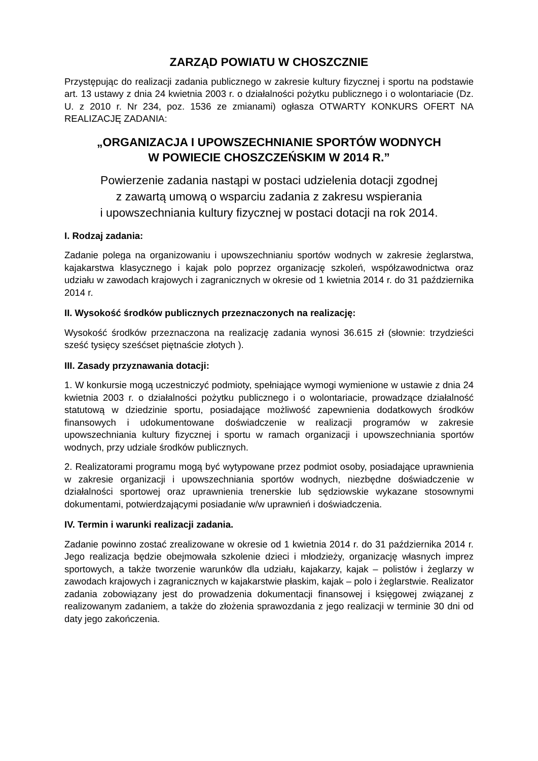ZARZĄD POWIATU W CHOSZCZNIE
Przystępując do realizacji zadania publicznego w zakresie kultury fizycznej i sportu na podstawie art. 13 ustawy z dnia 24 kwietnia 2003 r. o działalności pożytku publicznego i o wolontariacie (Dz. U. z 2010 r. Nr 234, poz. 1536 ze zmianami) ogłasza OTWARTY KONKURS OFERT NA REALIZACJĘ ZADANIA:
„ORGANIZACJA I UPOWSZECHNIANIE SPORTÓW WODNYCH
W POWIECIE CHOSZCZEŃSKIM W 2014 R.”
Powierzenie zadania nastąpi w postaci udzielenia dotacji zgodnej
z zawartą umową o wsparciu zadania z zakresu wspierania
i upowszechniania kultury fizycznej w postaci dotacji na rok 2014.
I. Rodzaj zadania:
Zadanie polega na organizowaniu i upowszechnianiu sportów wodnych w zakresie żeglarstwa, kajakarstwa klasycznego i kajak polo poprzez organizację szkoleń, współzawodnictwa oraz udziału w zawodach krajowych i zagranicznych w okresie od 1 kwietnia 2014 r. do 31 października 2014 r.
II. Wysokość środków publicznych przeznaczonych na realizację:
Wysokość środków przeznaczona na realizację zadania wynosi 36.615 zł (słownie: trzydzieści sześć tysięcy sześćset piętnaście złotych ).
III. Zasady przyznawania dotacji:
1. W konkursie mogą uczestniczyć podmioty, spełniające wymogi wymienione w ustawie z dnia 24 kwietnia 2003 r. o działalności pożytku publicznego i o wolontariacie, prowadzące działalność statutową w dziedzinie sportu, posiadające możliwość zapewnienia dodatkowych środków finansowych i udokumentowane doświadczenie w realizacji programów w zakresie upowszechniania kultury fizycznej i sportu w ramach organizacji i upowszechniania sportów wodnych, przy udziale środków publicznych.
2. Realizatorami programu mogą być wytypowane przez podmiot osoby, posiadające uprawnienia w zakresie organizacji i upowszechniania sportów wodnych, niezbędne doświadczenie w działalności sportowej oraz uprawnienia trenerskie lub sędziowskie wykazane stosownymi dokumentami, potwierdzającymi posiadanie w/w uprawnień i doświadczenia.
IV. Termin i warunki realizacji zadania.
Zadanie powinno zostać zrealizowane w okresie od 1 kwietnia 2014 r. do 31 października 2014 r. Jego realizacja będzie obejmowała szkolenie dzieci i młodzieży, organizację własnych imprez sportowych, a także tworzenie warunków dla udziału, kajakarzy, kajak – polistów i żeglarzy w zawodach krajowych i zagranicznych w kajakarstwie płaskim, kajak – polo i żeglarstwie. Realizator zadania zobowiązany jest do prowadzenia dokumentacji finansowej i księgowej związanej z realizowanym zadaniem, a także do złożenia sprawozdania z jego realizacji w terminie 30 dni od daty jego zakończenia.